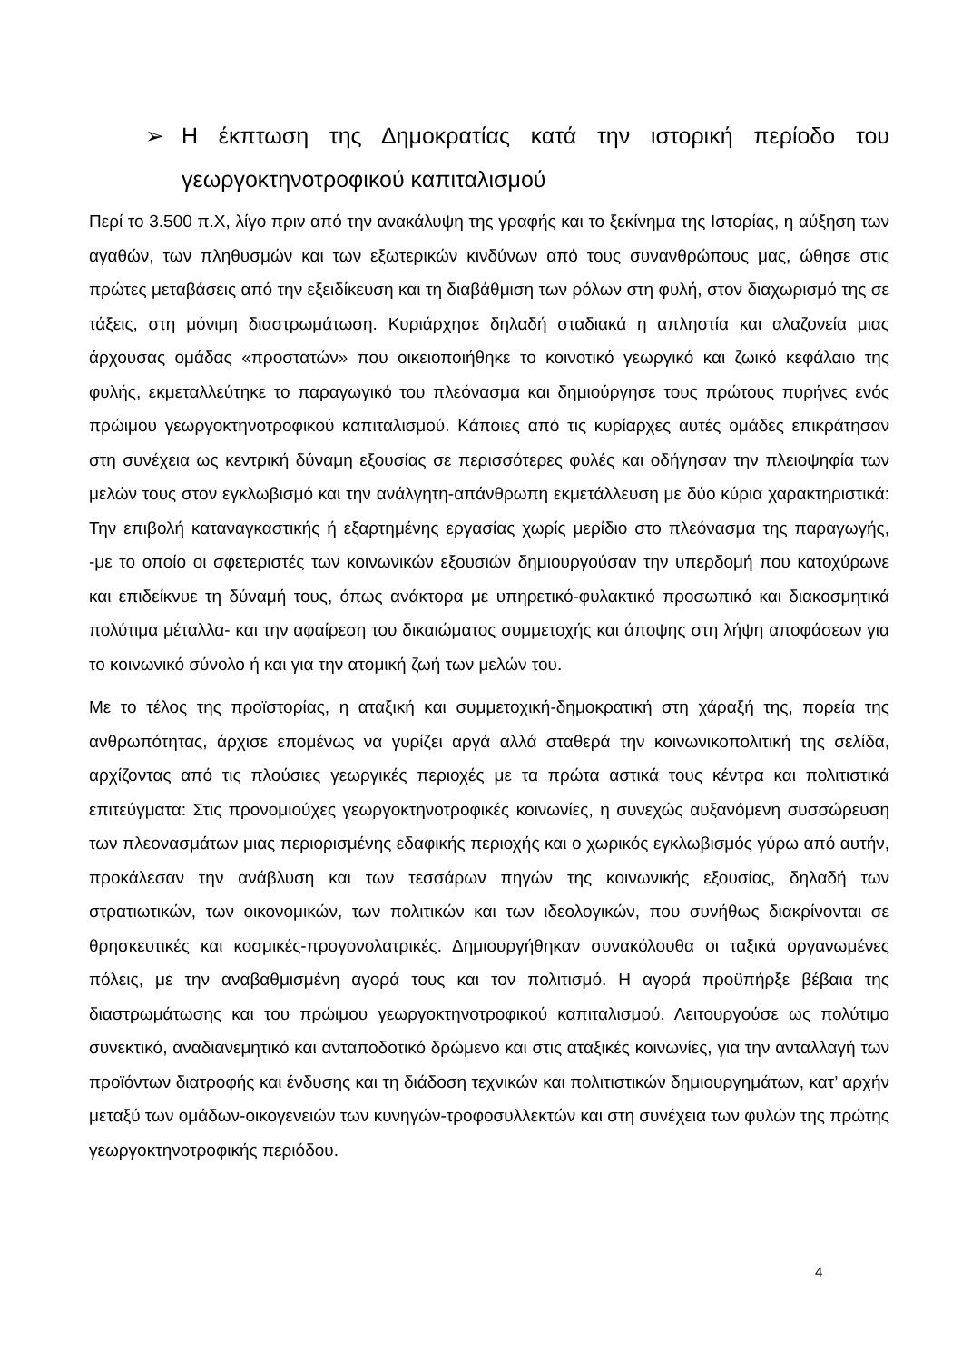➢ Η έκπτωση της Δημοκρατίας κατά την ιστορική περίοδο του γεωργοκτηνοτροφικού καπιταλισμού
Περί το 3.500 π.Χ, λίγο πριν από την ανακάλυψη της γραφής και το ξεκίνημα της Ιστορίας, η αύξηση των αγαθών, των πληθυσμών και των εξωτερικών κινδύνων από τους συνανθρώπους μας, ώθησε στις πρώτες μεταβάσεις από την εξειδίκευση και τη διαβάθμιση των ρόλων στη φυλή, στον διαχωρισμό της σε τάξεις, στη μόνιμη διαστρωμάτωση. Κυριάρχησε δηλαδή σταδιακά η απληστία και αλαζονεία μιας άρχουσας ομάδας «προστατών» που οικειοποιήθηκε το κοινοτικό γεωργικό και ζωικό κεφάλαιο της φυλής, εκμεταλλεύτηκε το παραγωγικό του πλεόνασμα και δημιούργησε τους πρώτους πυρήνες ενός πρώιμου γεωργοκτηνοτροφικού καπιταλισμού. Κάποιες από τις κυρίαρχες αυτές ομάδες επικράτησαν στη συνέχεια ως κεντρική δύναμη εξουσίας σε περισσότερες φυλές και οδήγησαν την πλειοψηφία των μελών τους στον εγκλωβισμό και την ανάλγητη-απάνθρωπη εκμετάλλευση με δύο κύρια χαρακτηριστικά: Την επιβολή καταναγκαστικής ή εξαρτημένης εργασίας χωρίς μερίδιο στο πλεόνασμα της παραγωγής, -με το οποίο οι σφετεριστές των κοινωνικών εξουσιών δημιουργούσαν την υπερδομή που κατοχύρωνε και επιδείκνυε τη δύναμή τους, όπως ανάκτορα με υπηρετικό-φυλακτικό προσωπικό και διακοσμητικά πολύτιμα μέταλλα- και την αφαίρεση του δικαιώματος συμμετοχής και άποψης στη λήψη αποφάσεων για το κοινωνικό σύνολο ή και για την ατομική ζωή των μελών του.
Με το τέλος της προϊστορίας, η αταξική και συμμετοχική-δημοκρατική στη χάραξή της, πορεία της ανθρωπότητας, άρχισε επομένως να γυρίζει αργά αλλά σταθερά την κοινωνικοπολιτική της σελίδα, αρχίζοντας από τις πλούσιες γεωργικές περιοχές με τα πρώτα αστικά τους κέντρα και πολιτιστικά επιτεύγματα: Στις προνομιούχες γεωργοκτηνοτροφικές κοινωνίες, η συνεχώς αυξανόμενη συσσώρευση των πλεονασμάτων μιας περιορισμένης εδαφικής περιοχής και ο χωρικός εγκλωβισμός γύρω από αυτήν, προκάλεσαν την ανάβλυση και των τεσσάρων πηγών της κοινωνικής εξουσίας, δηλαδή των στρατιωτικών, των οικονομικών, των πολιτικών και των ιδεολογικών, που συνήθως διακρίνονται σε θρησκευτικές και κοσμικές-προγονολατρικές. Δημιουργήθηκαν συνακόλουθα οι ταξικά οργανωμένες πόλεις, με την αναβαθμισμένη αγορά τους και τον πολιτισμό. Η αγορά προϋπήρξε βέβαια της διαστρωμάτωσης και του πρώιμου γεωργοκτηνοτροφικού καπιταλισμού. Λειτουργούσε ως πολύτιμο συνεκτικό, αναδιανεμητικό και ανταποδοτικό δρώμενο και στις αταξικές κοινωνίες, για την ανταλλαγή των προϊόντων διατροφής και ένδυσης και τη διάδοση τεχνικών και πολιτιστικών δημιουργημάτων, κατ’ αρχήν μεταξύ των ομάδων-οικογενειών των κυνηγών-τροφοσυλλεκτών και στη συνέχεια των φυλών της πρώτης γεωργοκτηνοτροφικής περιόδου.
4